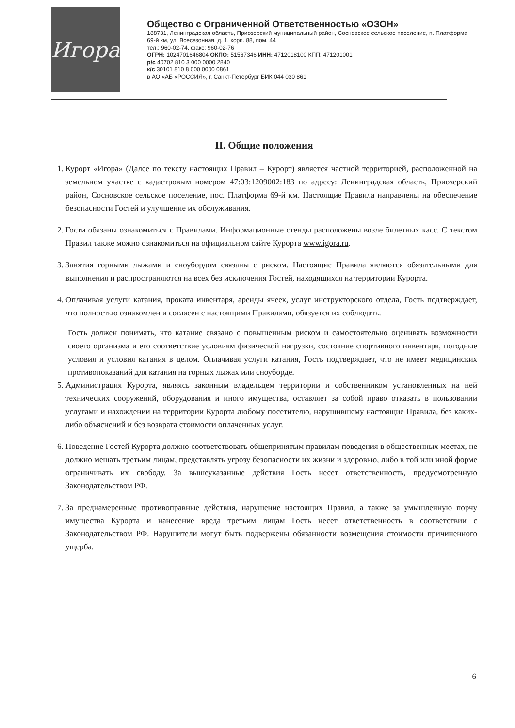Игора
Общество с Ограниченной Ответственностью «ОЗОН»
188731, Ленинградская область, Приозерский муниципальный район, Сосновское сельское поселение, п. Платформа 69-й км, ул. Всесезонная, д. 1, корп. 88, пом. 44
тел.: 960-02-74, факс: 960-02-76
ОГРН: 1024701646804 ОКПО: 51567346 ИНН: 4712018100 КПП: 471201001
р/с 40702 810 3 000 0000 2840
к/с 30101 810 8 000 0000 0861
в АО «АБ «РОССИЯ», г. Санкт-Петербург БИК 044 030 861
II. Общие положения
1. Курорт «Игора» (Далее по тексту настоящих Правил – Курорт) является частной территорией, расположенной на земельном участке с кадастровым номером 47:03:1209002:183 по адресу: Ленинградская область, Приозерский район, Сосновское сельское поселение, пос. Платформа 69-й км. Настоящие Правила направлены на обеспечение безопасности Гостей и улучшение их обслуживания.
2. Гости обязаны ознакомиться с Правилами. Информационные стенды расположены возле билетных касс. С текстом Правил также можно ознакомиться на официальном сайте Курорта www.igora.ru.
3. Занятия горными лыжами и сноубордом связаны с риском. Настоящие Правила являются обязательными для выполнения и распространяются на всех без исключения Гостей, находящихся на территории Курорта.
4. Оплачивая услуги катания, проката инвентаря, аренды ячеек, услуг инструкторского отдела, Гость подтверждает, что полностью ознакомлен и согласен с настоящими Правилами, обязуется их соблюдать.
Гость должен понимать, что катание связано с повышенным риском и самостоятельно оценивать возможности своего организма и его соответствие условиям физической нагрузки, состояние спортивного инвентаря, погодные условия и условия катания в целом. Оплачивая услуги катания, Гость подтверждает, что не имеет медицинских противопоказаний для катания на горных лыжах или сноуборде.
5. Администрация Курорта, являясь законным владельцем территории и собственником установленных на ней технических сооружений, оборудования и иного имущества, оставляет за собой право отказать в пользовании услугами и нахождении на территории Курорта любому посетителю, нарушившему настоящие Правила, без каких-либо объяснений и без возврата стоимости оплаченных услуг.
6. Поведение Гостей Курорта должно соответствовать общепринятым правилам поведения в общественных местах, не должно мешать третьим лицам, представлять угрозу безопасности их жизни и здоровью, либо в той или иной форме ограничивать их свободу. За вышеуказанные действия Гость несет ответственность, предусмотренную Законодательством РФ.
7. За преднамеренные противоправные действия, нарушение настоящих Правил, а также за умышленную порчу имущества Курорта и нанесение вреда третьим лицам Гость несет ответственность в соответствии с Законодательством РФ. Нарушители могут быть подвержены обязанности возмещения стоимости причиненного ущерба.
6